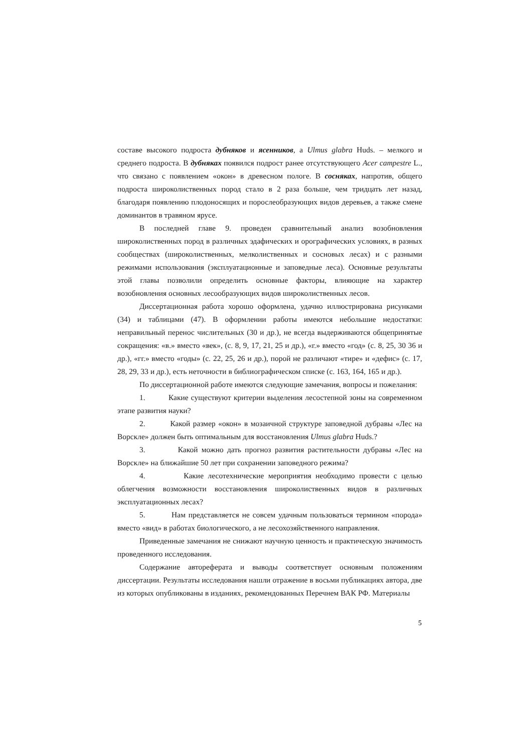составе высокого подроста дубняков и ясенников, а Ulmus glabra Huds. – мелкого и среднего подроста. В дубняках появился подрост ранее отсутствующего Acer campestre L., что связано с появлением «окон» в древесном пологе. В сосняках, напротив, общего подроста широколиственных пород стало в 2 раза больше, чем тридцать лет назад, благодаря появлению плодоносящих и порослеобразующих видов деревьев, а также смене доминантов в травяном ярусе.
В последней главе 9. проведен сравнительный анализ возобновления широколиственных пород в различных эдафических и орографических условиях, в разных сообществах (широколиственных, мелколиственных и сосновых лесах) и с разными режимами использования (эксплуатационные и заповедные леса). Основные результаты этой главы позволили определить основные факторы, влияющие на характер возобновления основных лесообразующих видов широколиственных лесов.
Диссертационная работа хорошо оформлена, удачно иллюстрирована рисунками (34) и таблицами (47). В оформлении работы имеются небольшие недостатки: неправильный перенос числительных (30 и др.), не всегда выдерживаются общепринятые сокращения: «в.» вместо «век», (с. 8, 9, 17, 21, 25 и др.), «г.» вместо «год» (с. 8, 25, 30 36 и др.), «гг.» вместо «годы» (с. 22, 25, 26 и др.), порой не различают «тире» и «дефис» (с. 17, 28, 29, 33 и др.), есть неточности в библиографическом списке (с. 163, 164, 165 и др.).
По диссертационной работе имеются следующие замечания, вопросы и пожелания:
1. Какие существуют критерии выделения лесостепной зоны на современном этапе развития науки?
2. Какой размер «окон» в мозаичной структуре заповедной дубравы «Лес на Ворскле» должен быть оптимальным для восстановления Ulmus glabra Huds.?
3. Какой можно дать прогноз развития растительности дубравы «Лес на Ворскле» на ближайшие 50 лет при сохранении заповедного режима?
4. Какие лесотехнические мероприятия необходимо провести с целью облегчения возможности восстановления широколиственных видов в различных эксплуатационных лесах?
5. Нам представляется не совсем удачным пользоваться термином «порода» вместо «вид» в работах биологического, а не лесохозяйственного направления.
Приведенные замечания не снижают научную ценность и практическую значимость проведенного исследования.
Содержание автореферата и выводы соответствует основным положениям диссертации. Результаты исследования нашли отражение в восьми публикациях автора, две из которых опубликованы в изданиях, рекомендованных Перечнем ВАК РФ. Материалы
5